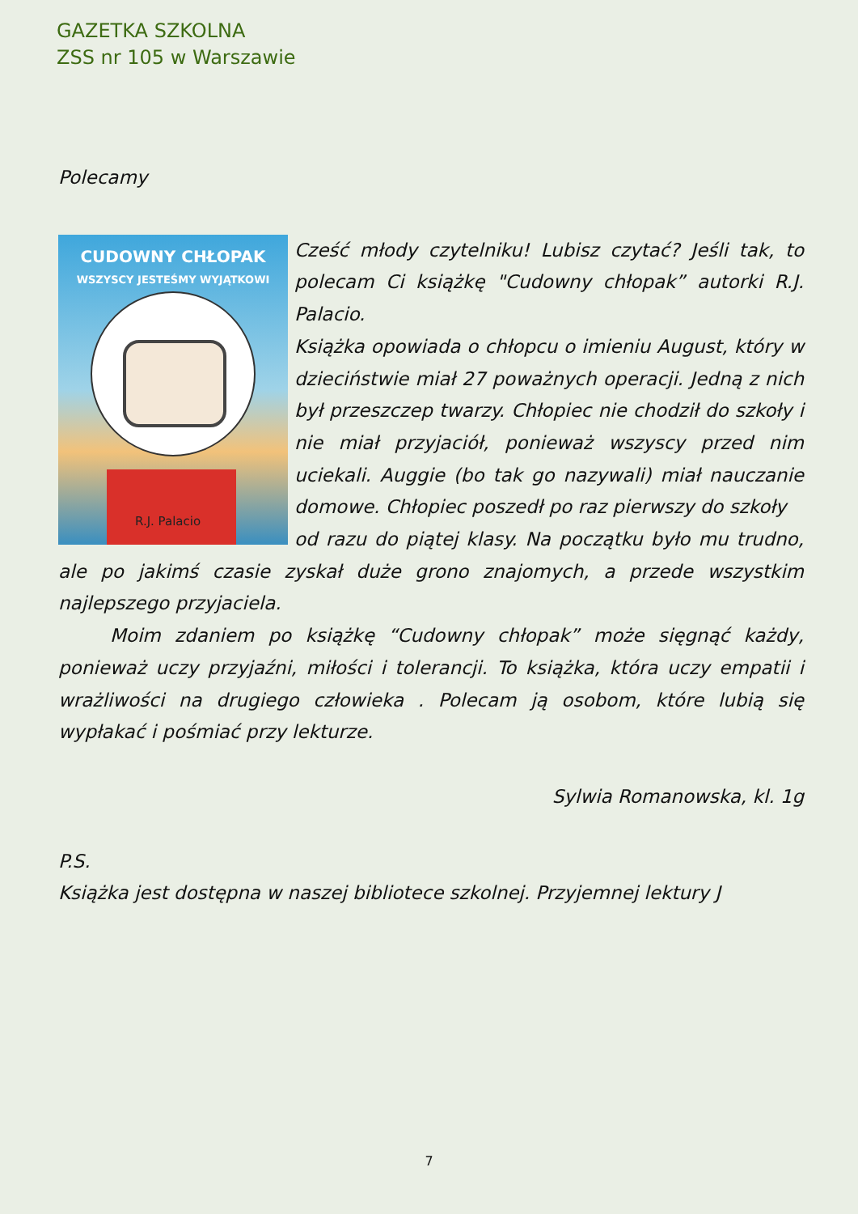GAZETKA SZKOLNA
ZSS nr 105 w Warszawie
Polecamy
CUDOWNY CHŁOPAK
WSZYSCY JESTEŚMY WYJĄTKOWI
R.J. Palacio
Cześć młody czytelniku! Lubisz czytać? Jeśli tak, to polecam Ci książkę "Cudowny chłopak” autorki R.J. Palacio.
Książka opowiada o chłopcu o imieniu August, który w dzieciństwie miał 27 poważnych operacji. Jedną z nich był przeszczep twarzy. Chłopiec nie chodził do szkoły i nie miał przyjaciół, ponieważ wszyscy przed nim uciekali. Auggie (bo tak go nazywali) miał nauczanie domowe. Chłopiec poszedł po raz pierwszy do szkoły
od razu do piątej klasy. Na początku było mu trudno, ale po jakimś czasie zyskał duże grono znajomych, a przede wszystkim najlepszego przyjaciela.
Moim zdaniem po książkę “Cudowny chłopak” może sięgnąć każdy, ponieważ uczy przyjaźni, miłości i tolerancji. To książka, która uczy empatii i wrażliwości na drugiego człowieka . Polecam ją osobom, które lubią się wypłakać i pośmiać przy lekturze.
Sylwia Romanowska, kl. 1g
P.S.
Książka jest dostępna w naszej bibliotece szkolnej. Przyjemnej lektury J
7